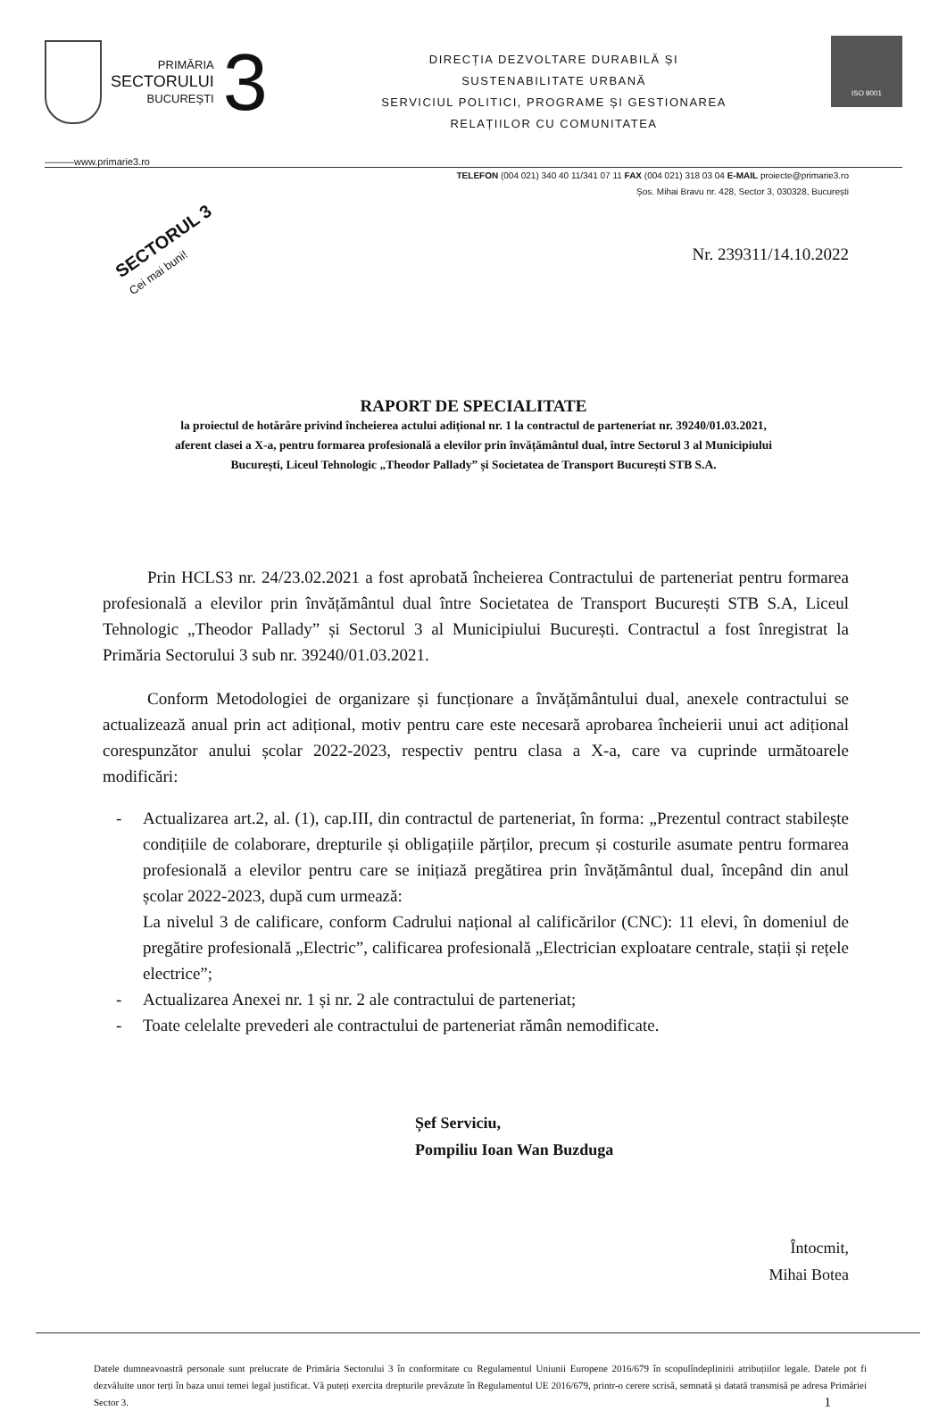PRIMĂRIA
SECTORULUI
BUCUREȘTI
3
DIRECȚIA DEZVOLTARE DURABILĂ ȘI
SUSTENABILITATE URBANĂ
SERVICIUL POLITICI, PROGRAME ȘI GESTIONAREA
RELAȚIILOR CU COMUNITATEA
ISO 9001
———www.primarie3.ro
TELEFON (004 021) 340 40 11/341 07 11 FAX (004 021) 318 03 04 E-MAIL proiecte@primarie3.ro
Șos. Mihai Bravu nr. 428, Sector 3, 030328, București
SECTORUL 3
Cei mai buni!
Nr. 239311/14.10.2022
RAPORT DE SPECIALITATE
la proiectul de hotărâre privind încheierea actului adițional nr. 1 la contractul de parteneriat nr. 39240/01.03.2021,
aferent clasei a X-a, pentru formarea profesională a elevilor prin învățământul dual, între Sectorul 3 al Municipiului
București, Liceul Tehnologic „Theodor Pallady” și Societatea de Transport București STB S.A.
Prin HCLS3 nr. 24/23.02.2021 a fost aprobată încheierea Contractului de parteneriat pentru formarea profesională a elevilor prin învățământul dual între Societatea de Transport București STB S.A, Liceul Tehnologic „Theodor Pallady” și Sectorul 3 al Municipiului București. Contractul a fost înregistrat la Primăria Sectorului 3 sub nr. 39240/01.03.2021.
Conform Metodologiei de organizare și funcționare a învățământului dual, anexele contractului se actualizează anual prin act adițional, motiv pentru care este necesară aprobarea încheierii unui act adițional corespunzător anului școlar 2022-2023, respectiv pentru clasa a X-a, care va cuprinde următoarele modificări:
- Actualizarea art.2, al. (1), cap.III, din contractul de parteneriat, în forma: „Prezentul contract stabilește condițiile de colaborare, drepturile și obligațiile părților, precum și costurile asumate pentru formarea profesională a elevilor pentru care se inițiază pregătirea prin învățământul dual, începând din anul școlar 2022-2023, după cum urmează:
La nivelul 3 de calificare, conform Cadrului național al calificărilor (CNC): 11 elevi, în domeniul de pregătire profesională „Electric”, calificarea profesională „Electrician exploatare centrale, stații și rețele electrice”;
- Actualizarea Anexei nr. 1 și nr. 2 ale contractului de parteneriat;
- Toate celelalte prevederi ale contractului de parteneriat rămân nemodificate.
Șef Serviciu,
Pompiliu Ioan Wan Buzduga
Întocmit,
Mihai Botea
Datele dumneavoastră personale sunt prelucrate de Primăria Sectorului 3 în conformitate cu Regulamentul Uniunii Europene 2016/679 în scopulîndeplinirii atribuțiilor legale. Datele pot fi dezvăluite unor terți în baza unui temei legal justificat. Vă puteți exercita drepturile prevăzute în Regulamentul UE 2016/679, printr-o cerere scrisă, semnată și datată transmisă pe adresa Primăriei Sector 3. 1